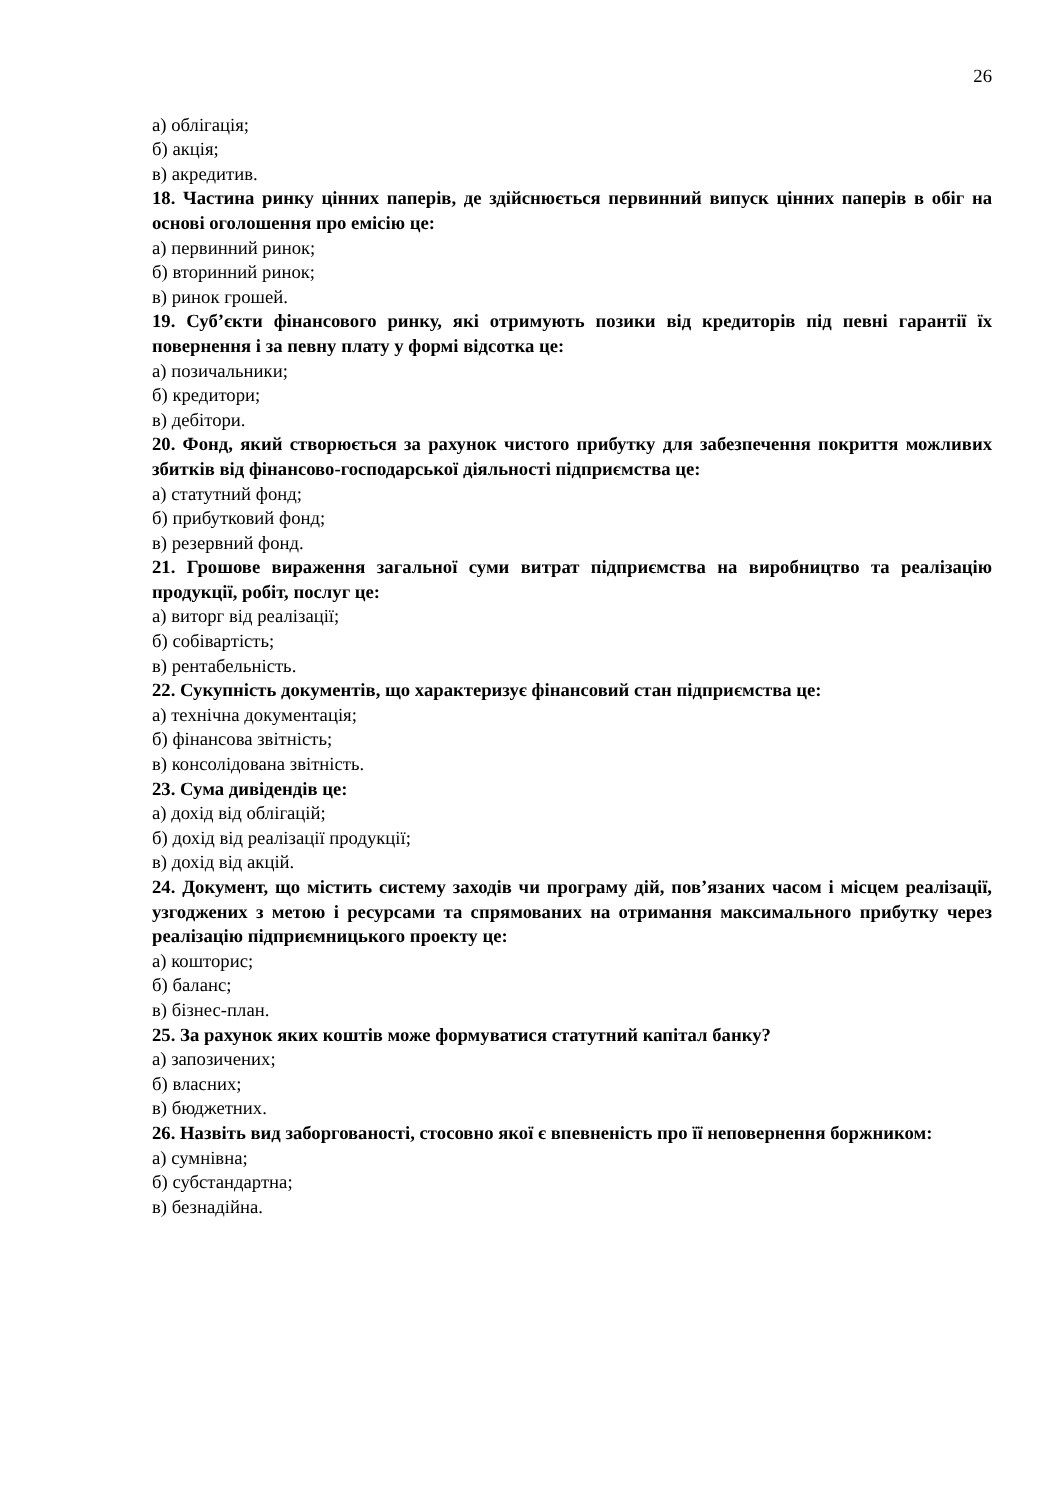26
а) облігація;
б) акція;
в) акредитив.
18. Частина ринку цінних паперів, де здійснюється первинний випуск цінних паперів в обіг на основі оголошення про емісію це:
а) первинний ринок;
б) вторинний ринок;
в) ринок грошей.
19. Суб’єкти фінансового ринку, які отримують позики від кредиторів під певні гарантії їх повернення і за певну плату у формі відсотка це:
а) позичальники;
б) кредитори;
в) дебітори.
20. Фонд, який створюється за рахунок чистого прибутку для забезпечення покриття можливих збитків від фінансово-господарської діяльності підприємства це:
а) статутний фонд;
б) прибутковий фонд;
в) резервний фонд.
21. Грошове вираження загальної суми витрат підприємства на виробництво та реалізацію продукції, робіт, послуг це:
а) виторг від реалізації;
б) собівартість;
в) рентабельність.
22. Сукупність документів, що характеризує фінансовий стан підприємства це:
а) технічна документація;
б) фінансова звітність;
в) консолідована звітність.
23. Сума дивідендів це:
а) дохід від облігацій;
б) дохід від реалізації продукції;
в) дохід від акцій.
24. Документ, що містить систему заходів чи програму дій, пов’язаних часом і місцем реалізації, узгоджених з метою і ресурсами та спрямованих на отримання максимального прибутку через реалізацію підприємницького проекту це:
а) кошторис;
б) баланс;
в) бізнес-план.
25. За рахунок яких коштів може формуватися статутний капітал банку?
а) запозичених;
б) власних;
в) бюджетних.
26. Назвіть вид заборгованості, стосовно якої є впевненість про її неповернення боржником:
а) сумнівна;
б) субстандартна;
в) безнадійна.